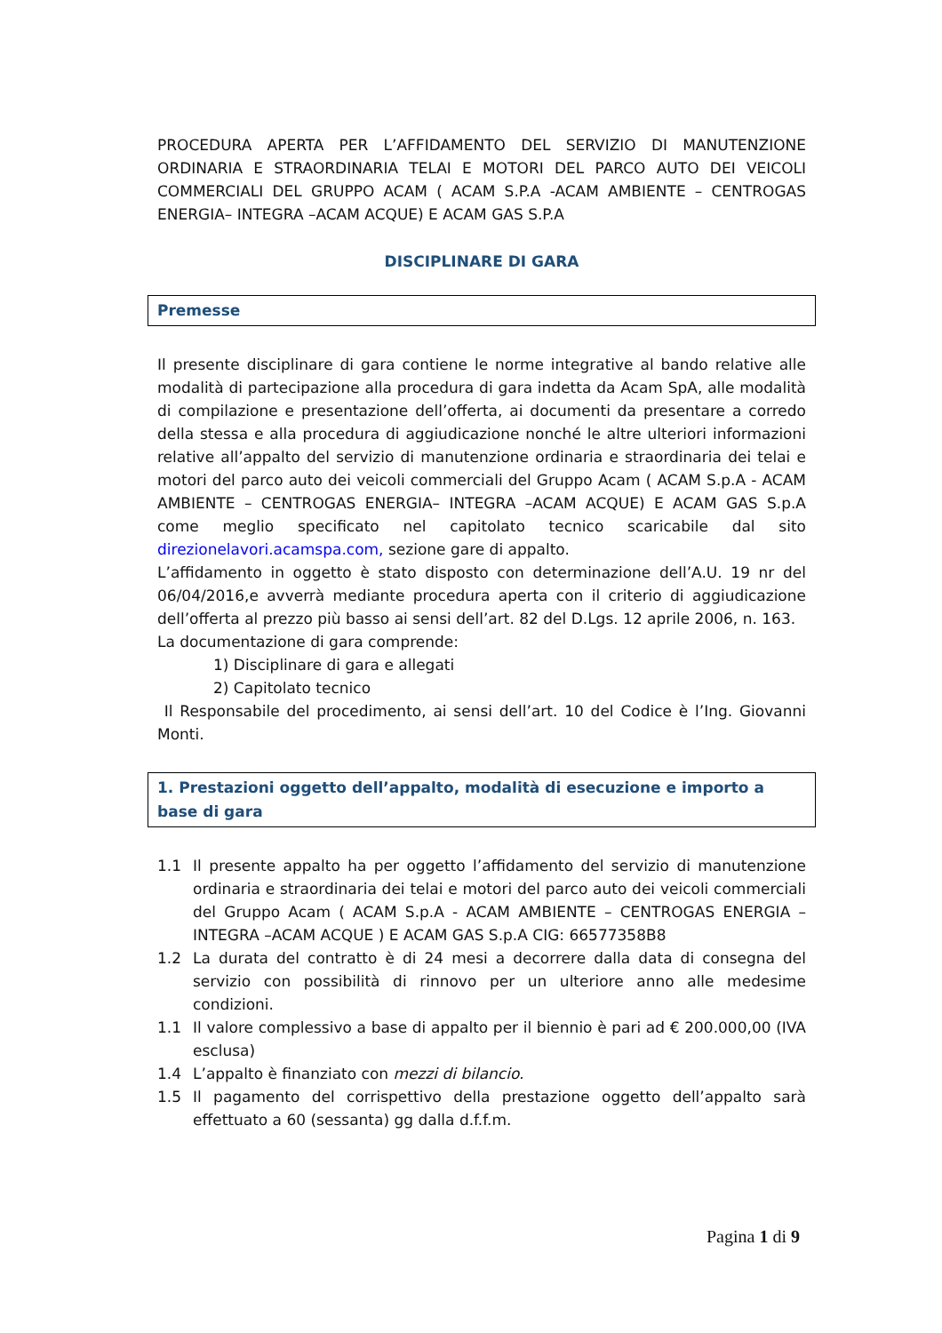PROCEDURA APERTA PER L’AFFIDAMENTO DEL SERVIZIO DI MANUTENZIONE ORDINARIA E STRAORDINARIA TELAI E MOTORI DEL PARCO AUTO DEI VEICOLI COMMERCIALI DEL GRUPPO ACAM ( ACAM S.P.A -ACAM AMBIENTE – CENTROGAS ENERGIA– INTEGRA –ACAM ACQUE) E ACAM GAS S.P.A
DISCIPLINARE DI GARA
Premesse
Il presente disciplinare di gara contiene le norme integrative al bando relative alle modalità di partecipazione alla procedura di gara indetta da Acam SpA, alle modalità di compilazione e presentazione dell’offerta, ai documenti da presentare a corredo della stessa e alla procedura di aggiudicazione nonché le altre ulteriori informazioni relative all’appalto del servizio di manutenzione ordinaria e straordinaria dei telai e motori del parco auto dei veicoli commerciali del Gruppo Acam ( ACAM S.p.A - ACAM AMBIENTE – CENTROGAS ENERGIA– INTEGRA –ACAM ACQUE) E ACAM GAS S.p.A come meglio specificato nel capitolato tecnico scaricabile dal sito direzionelavori.acamspa.com, sezione gare di appalto.
L’affidamento in oggetto è stato disposto con determinazione dell’A.U. 19 nr del 06/04/2016,e avverrà mediante procedura aperta con il criterio di aggiudicazione dell’offerta al prezzo più basso ai sensi dell’art. 82 del D.Lgs. 12 aprile 2006, n. 163.
La documentazione di gara comprende:
1) Disciplinare di gara e allegati
2) Capitolato tecnico
Il Responsabile del procedimento, ai sensi dell’art. 10 del Codice è l’Ing. Giovanni Monti.
1. Prestazioni oggetto dell’appalto, modalità di esecuzione e importo a base di gara
1.1 Il presente appalto ha per oggetto l’affidamento del servizio di manutenzione ordinaria e straordinaria dei telai e motori del parco auto dei veicoli commerciali del Gruppo Acam ( ACAM S.p.A - ACAM AMBIENTE – CENTROGAS ENERGIA – INTEGRA –ACAM ACQUE ) E ACAM GAS S.p.A CIG: 66577358B8
1.2 La durata del contratto è di 24 mesi a decorrere dalla data di consegna del servizio con possibilità di rinnovo per un ulteriore anno alle medesime condizioni.
1.1 Il valore complessivo a base di appalto per il biennio è pari ad € 200.000,00 (IVA esclusa)
1.4 L’appalto è finanziato con mezzi di bilancio.
1.5 Il pagamento del corrispettivo della prestazione oggetto dell’appalto sarà effettuato a 60 (sessanta) gg dalla d.f.f.m.
Pagina 1 di 9